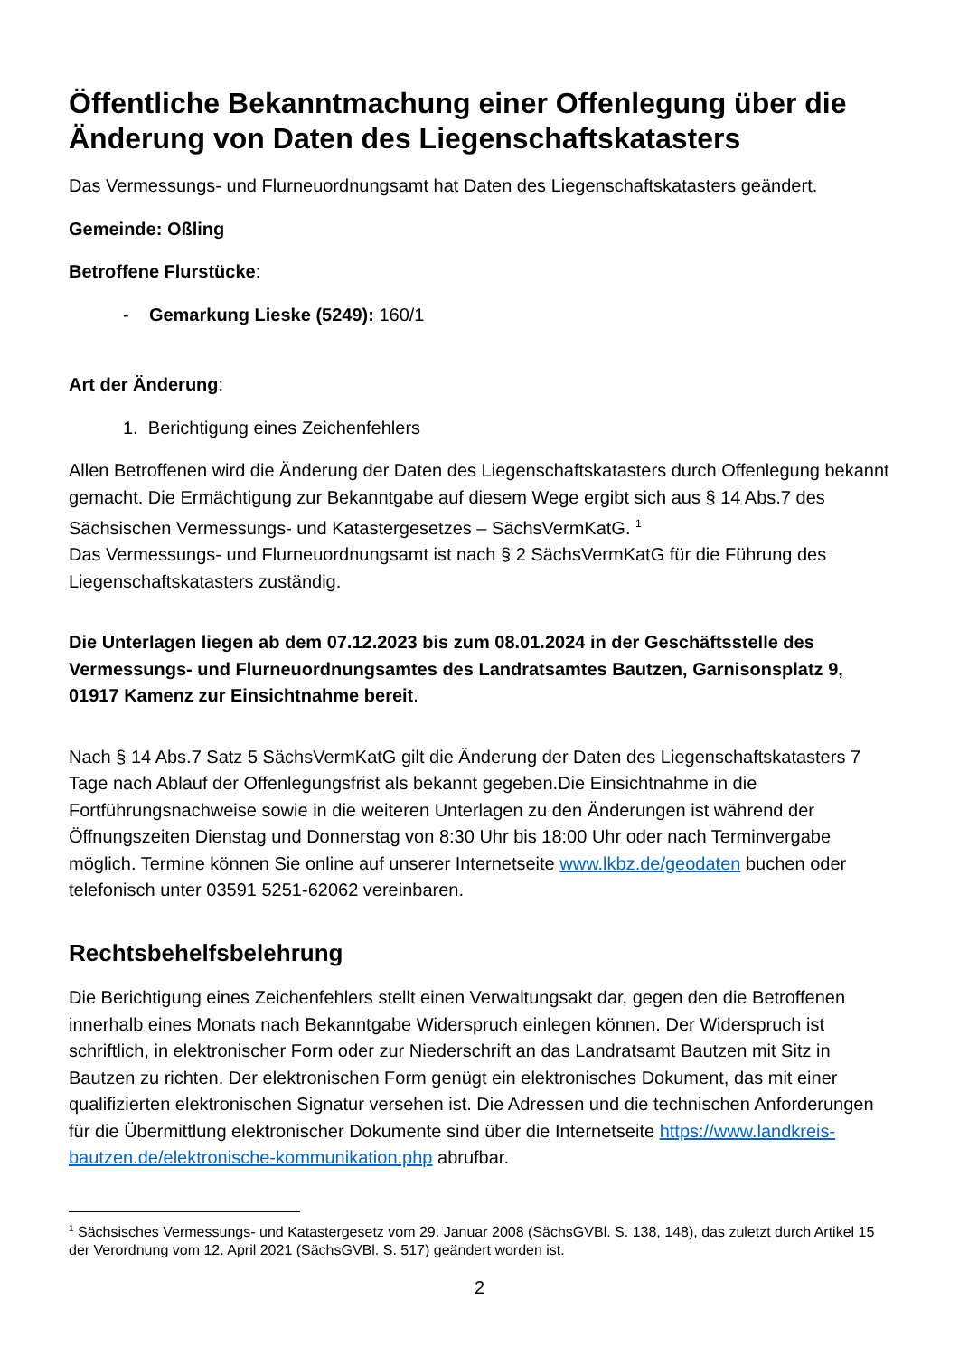Öffentliche Bekanntmachung einer Offenlegung über die Änderung von Daten des Liegenschaftskatasters
Das Vermessungs- und Flurneuordnungsamt hat Daten des Liegenschaftskatasters geändert.
Gemeinde: Oßling
Betroffene Flurstücke:
- Gemarkung Lieske (5249): 160/1
Art der Änderung:
1. Berichtigung eines Zeichenfehlers
Allen Betroffenen wird die Änderung der Daten des Liegenschaftskatasters durch Offenlegung bekannt gemacht. Die Ermächtigung zur Bekanntgabe auf diesem Wege ergibt sich aus § 14 Abs.7 des Sächsischen Vermessungs- und Katastergesetzes – SächsVermKatG. <sup>1</sup>
Das Vermessungs- und Flurneuordnungsamt ist nach § 2 SächsVermKatG für die Führung des Liegenschaftskatasters zuständig.
Die Unterlagen liegen ab dem 07.12.2023 bis zum 08.01.2024 in der Geschäftsstelle des Vermessungs- und Flurneuordnungsamtes des Landratsamtes Bautzen, Garnisonsplatz 9, 01917 Kamenz zur Einsichtnahme bereit.
Nach § 14 Abs.7 Satz 5 SächsVermKatG gilt die Änderung der Daten des Liegenschaftskatasters 7 Tage nach Ablauf der Offenlegungsfrist als bekannt gegeben.Die Einsichtnahme in die Fortführungsnachweise sowie in die weiteren Unterlagen zu den Änderungen ist während der Öffnungszeiten Dienstag und Donnerstag von 8:30 Uhr bis 18:00 Uhr oder nach Terminvergabe möglich. Termine können Sie online auf unserer Internetseite www.lkbz.de/geodaten buchen oder telefonisch unter 03591 5251-62062 vereinbaren.
Rechtsbehelfsbelehrung
Die Berichtigung eines Zeichenfehlers stellt einen Verwaltungsakt dar, gegen den die Betroffenen innerhalb eines Monats nach Bekanntgabe Widerspruch einlegen können. Der Widerspruch ist schriftlich, in elektronischer Form oder zur Niederschrift an das Landratsamt Bautzen mit Sitz in Bautzen zu richten. Der elektronischen Form genügt ein elektronisches Dokument, das mit einer qualifizierten elektronischen Signatur versehen ist. Die Adressen und die technischen Anforderungen für die Übermittlung elektronischer Dokumente sind über die Internetseite https://www.landkreis-bautzen.de/elektronische-kommunikation.php abrufbar.
<sup>1</sup> Sächsisches Vermessungs- und Katastergesetz vom 29. Januar 2008 (SächsGVBl. S. 138, 148), das zuletzt durch Artikel 15 der Verordnung vom 12. April 2021 (SächsGVBl. S. 517) geändert worden ist.
2